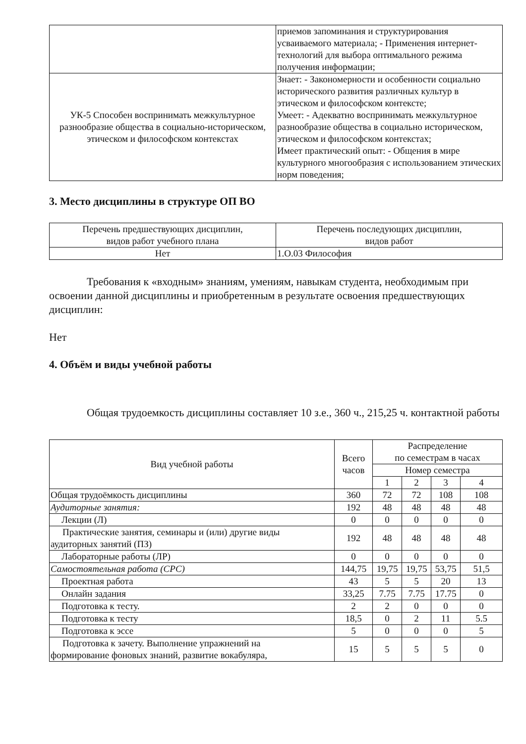| | приемов запоминания и структурирования усваиваемого материала; - Применения интернет-технологий для выбора оптимального режима получения информации; |
| УК-5 Способен воспринимать межкультурное разнообразие общества в социально-историческом, этическом и философском контекстах | Знает: - Закономерности и особенности социально исторического развития различных культур в этическом и философском контексте; Умеет: - Адекватно воспринимать межкультурное разнообразие общества в социально историческом, этическом и философском контекстах; Имеет практический опыт: - Общения в мире культурного многообразия с использованием этических норм поведения; |
3. Место дисциплины в структуре ОП ВО
| Перечень предшествующих дисциплин, видов работ учебного плана | Перечень последующих дисциплин, видов работ |
| --- | --- |
| Нет | 1.О.03 Философия |
Требования к «входным» знаниям, умениям, навыкам студента, необходимым при освоении данной дисциплины и приобретенным в результате освоения предшествующих дисциплин:
Нет
4. Объём и виды учебной работы
Общая трудоемкость дисциплины составляет 10 з.е., 360 ч., 215,25 ч. контактной работы
| Вид учебной работы | Всего часов | Распределение по семестрам в часах | | | |
| --- | --- | --- | --- | --- | --- |
| | | Номер семестра | | | |
| | | 1 | 2 | 3 | 4 |
| Общая трудоёмкость дисциплины | 360 | 72 | 72 | 108 | 108 |
| Аудиторные занятия: | 192 | 48 | 48 | 48 | 48 |
| Лекции (Л) | 0 | 0 | 0 | 0 | 0 |
| Практические занятия, семинары и (или) другие виды аудиторных занятий (ПЗ) | 192 | 48 | 48 | 48 | 48 |
| Лабораторные работы (ЛР) | 0 | 0 | 0 | 0 | 0 |
| Самостоятельная работа (СРС) | 144,75 | 19,75 | 19,75 | 53,75 | 51,5 |
| Проектная работа | 43 | 5 | 5 | 20 | 13 |
| Онлайн задания | 33,25 | 7.75 | 7.75 | 17.75 | 0 |
| Подготовка к тесту. | 2 | 2 | 0 | 0 | 0 |
| Подготовка к тесту | 18,5 | 0 | 2 | 11 | 5.5 |
| Подготовка к эссе | 5 | 0 | 0 | 0 | 5 |
| Подготовка к зачету. Выполнение упражнений на формирование фоновых знаний, развитие вокабуляра, | 15 | 5 | 5 | 5 | 0 |